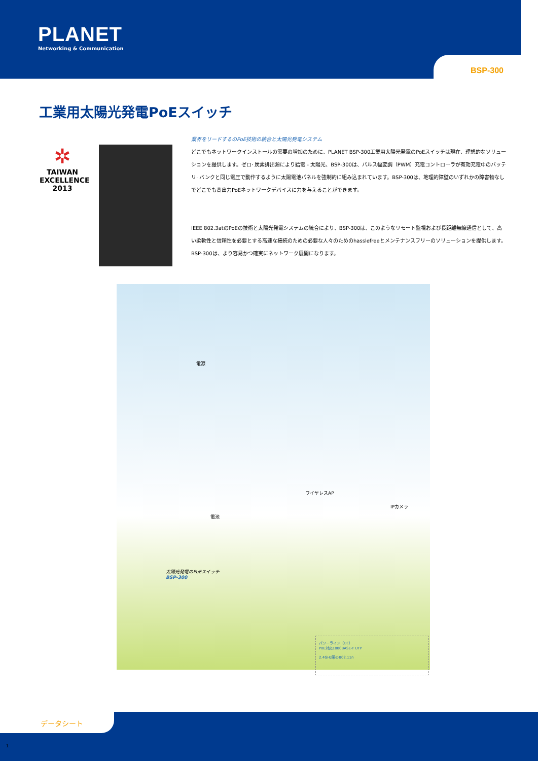PLANET
Networking & Communication
BSP-300
工業用太陽光発電PoEスイッチ
✲
TAIWAN EXCELLENCE 2013
業界をリードするのPoE技術の統合と太陽光発電システム
どこでもネットワークインストールの需要の増加のために、PLANET BSP-300工業用太陽光発電のPoEスイッチは現在、理想的なソリューションを提供します。ゼロ· 炭素排出源により給電 - 太陽光、BSP-300は、パルス幅変調（PWM）充電コントローラが有効充電中のバッテリ· バンクと同じ電圧で動作するように太陽電池パネルを強制的に組み込まれています。BSP-300は、地理的障壁のいずれかの障害物なしでどこでも高出力PoEネットワークデバイスに力を与えることができます。
IEEE 802.3atのPoEの技術と太陽光発電システムの統合により、BSP-300は、このようなリモート監視および長距離無線通信として、高い柔軟性と信頼性を必要とする高速な接続のための必要な人々のためのhasslefreeとメンテナンスフリーのソリューションを提供します。BSP-300は、より容易かつ確実にネットワーク展開になります。
電源
ワイヤレスAP
IPカメラ
電池
太陽光発電のPoEスイッチ
BSP-300
パワーライン（DC）
PoE対応1000BASE-T UTP
2.4GHz帯の802.11n
データシート
1